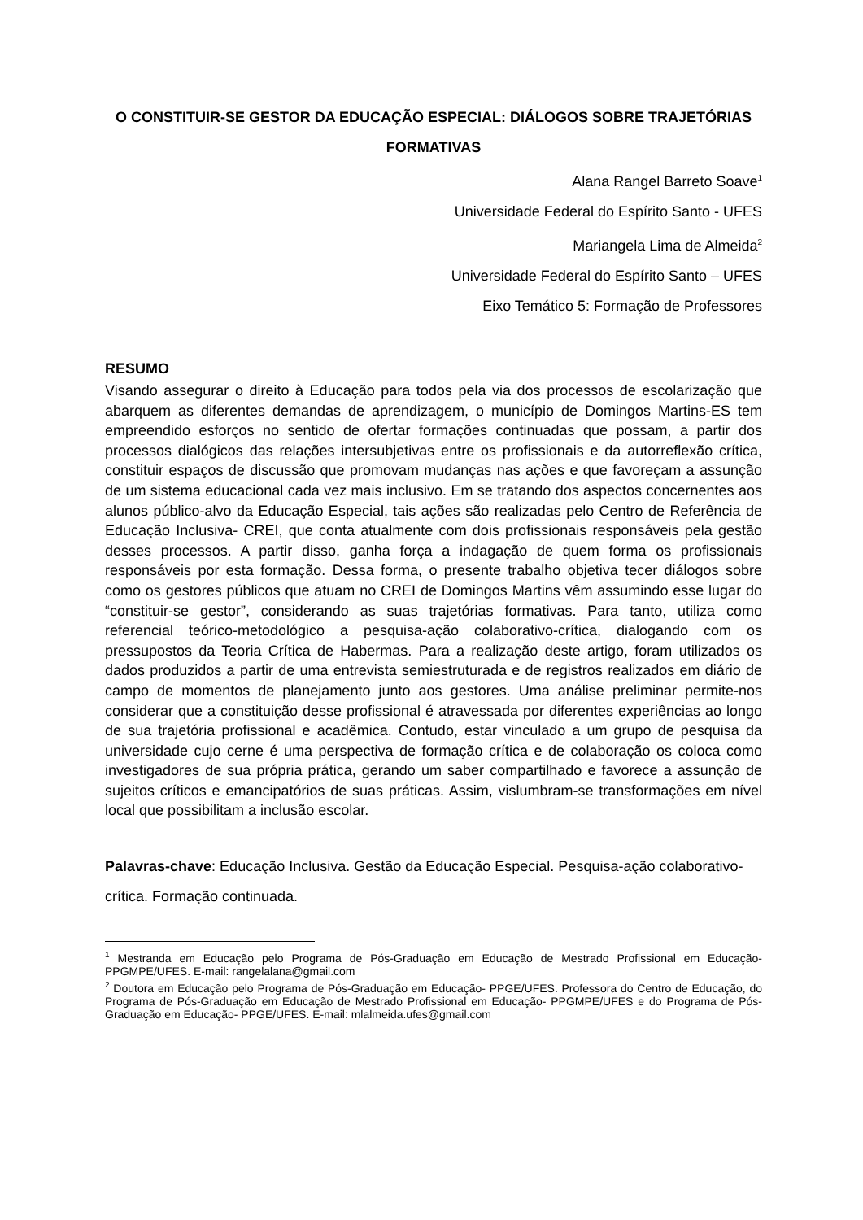O CONSTITUIR-SE GESTOR DA EDUCAÇÃO ESPECIAL: DIÁLOGOS SOBRE TRAJETÓRIAS FORMATIVAS
Alana Rangel Barreto Soave<sup>1</sup>
Universidade Federal do Espírito Santo - UFES
Mariangela Lima de Almeida<sup>2</sup>
Universidade Federal do Espírito Santo – UFES
Eixo Temático 5: Formação de Professores
RESUMO
Visando assegurar o direito à Educação para todos pela via dos processos de escolarização que abarquem as diferentes demandas de aprendizagem, o município de Domingos Martins-ES tem empreendido esforços no sentido de ofertar formações continuadas que possam, a partir dos processos dialógicos das relações intersubjetivas entre os profissionais e da autorreflexão crítica, constituir espaços de discussão que promovam mudanças nas ações e que favoreçam a assunção de um sistema educacional cada vez mais inclusivo. Em se tratando dos aspectos concernentes aos alunos público-alvo da Educação Especial, tais ações são realizadas pelo Centro de Referência de Educação Inclusiva- CREI, que conta atualmente com dois profissionais responsáveis pela gestão desses processos. A partir disso, ganha força a indagação de quem forma os profissionais responsáveis por esta formação. Dessa forma, o presente trabalho objetiva tecer diálogos sobre como os gestores públicos que atuam no CREI de Domingos Martins vêm assumindo esse lugar do “constituir-se gestor”, considerando as suas trajetórias formativas. Para tanto, utiliza como referencial teórico-metodológico a pesquisa-ação colaborativo-crítica, dialogando com os pressupostos da Teoria Crítica de Habermas. Para a realização deste artigo, foram utilizados os dados produzidos a partir de uma entrevista semiestruturada e de registros realizados em diário de campo de momentos de planejamento junto aos gestores. Uma análise preliminar permite-nos considerar que a constituição desse profissional é atravessada por diferentes experiências ao longo de sua trajetória profissional e acadêmica. Contudo, estar vinculado a um grupo de pesquisa da universidade cujo cerne é uma perspectiva de formação crítica e de colaboração os coloca como investigadores de sua própria prática, gerando um saber compartilhado e favorece a assunção de sujeitos críticos e emancipatórios de suas práticas. Assim, vislumbram-se transformações em nível local que possibilitam a inclusão escolar.
Palavras-chave: Educação Inclusiva. Gestão da Educação Especial. Pesquisa-ação colaborativo-crítica. Formação continuada.
<sup>1</sup> Mestranda em Educação pelo Programa de Pós-Graduação em Educação de Mestrado Profissional em Educação- PPGMPE/UFES. E-mail: rangelalana@gmail.com
<sup>2</sup> Doutora em Educação pelo Programa de Pós-Graduação em Educação- PPGE/UFES. Professora do Centro de Educação, do Programa de Pós-Graduação em Educação de Mestrado Profissional em Educação- PPGMPE/UFES e do Programa de Pós-Graduação em Educação- PPGE/UFES. E-mail: mlalmeida.ufes@gmail.com